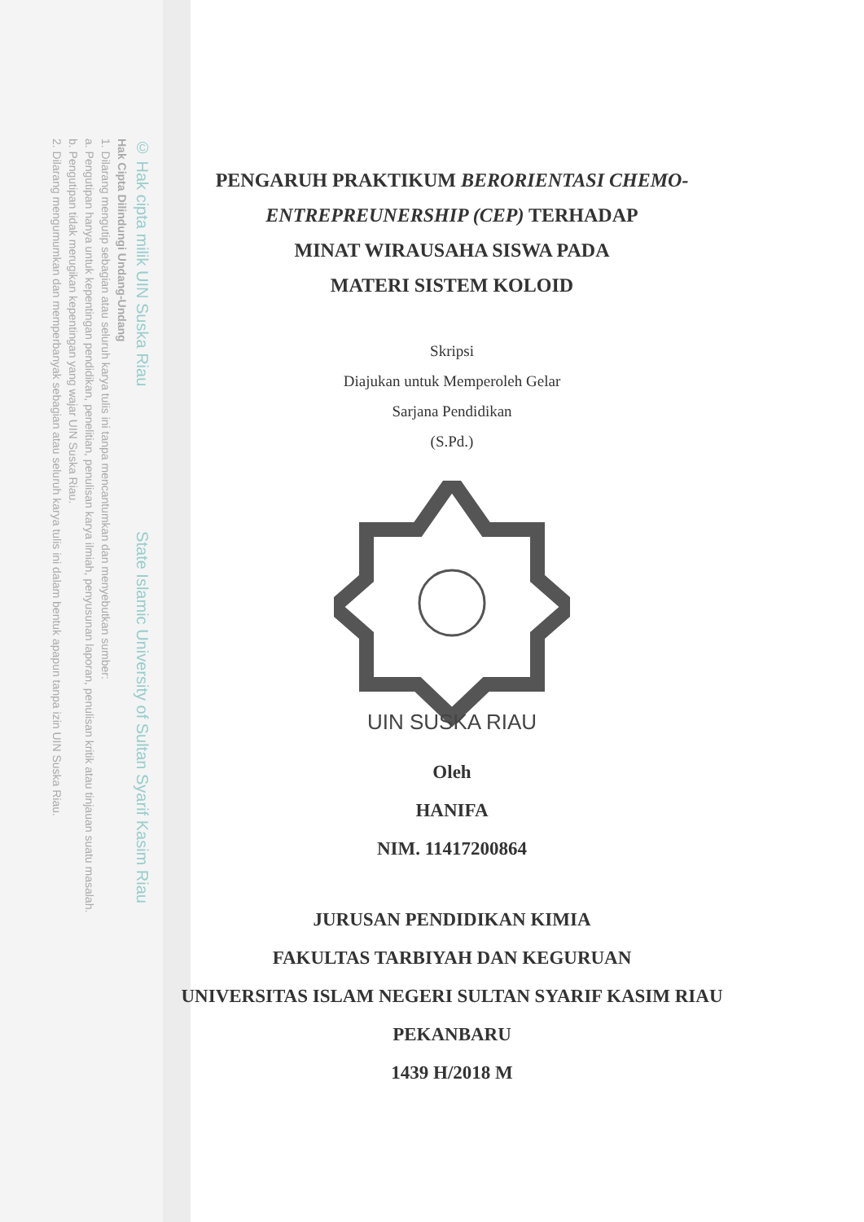© Hak cipta milik UIN Suska Riau State Islamic University of Sultan Syarif Kasim Riau
Hak Cipta Dilindungi Undang-Undang
1. Dilarang mengutip sebagian atau seluruh karya tulis ini tanpa mencantumkan dan menyebutkan sumber:
a. Pengutipan hanya untuk kepentingan pendidikan, penelitian, penulisan karya ilmiah, penyusunan laporan, penulisan kritik atau tinjauan suatu masalah.
b. Pengutipan tidak merugikan kepentingan yang wajar UIN Suska Riau.
2. Dilarang mengumumkan dan memperbanyak sebagian atau seluruh karya tulis ini dalam bentuk apapun tanpa izin UIN Suska Riau.
PENGARUH PRAKTIKUM BERORIENTASI CHEMO-
ENTREPREUNERSHIP (CEP) TERHADAP
MINAT WIRAUSAHA SISWA PADA
MATERI SISTEM KOLOID
Skripsi
Diajukan untuk Memperoleh Gelar
Sarjana Pendidikan
(S.Pd.)
UIN SUSKA RIAU
Oleh
HANIFA
NIM. 11417200864
JURUSAN PENDIDIKAN KIMIA
FAKULTAS TARBIYAH DAN KEGURUAN
UNIVERSITAS ISLAM NEGERI SULTAN SYARIF KASIM RIAU
PEKANBARU
1439 H/2018 M